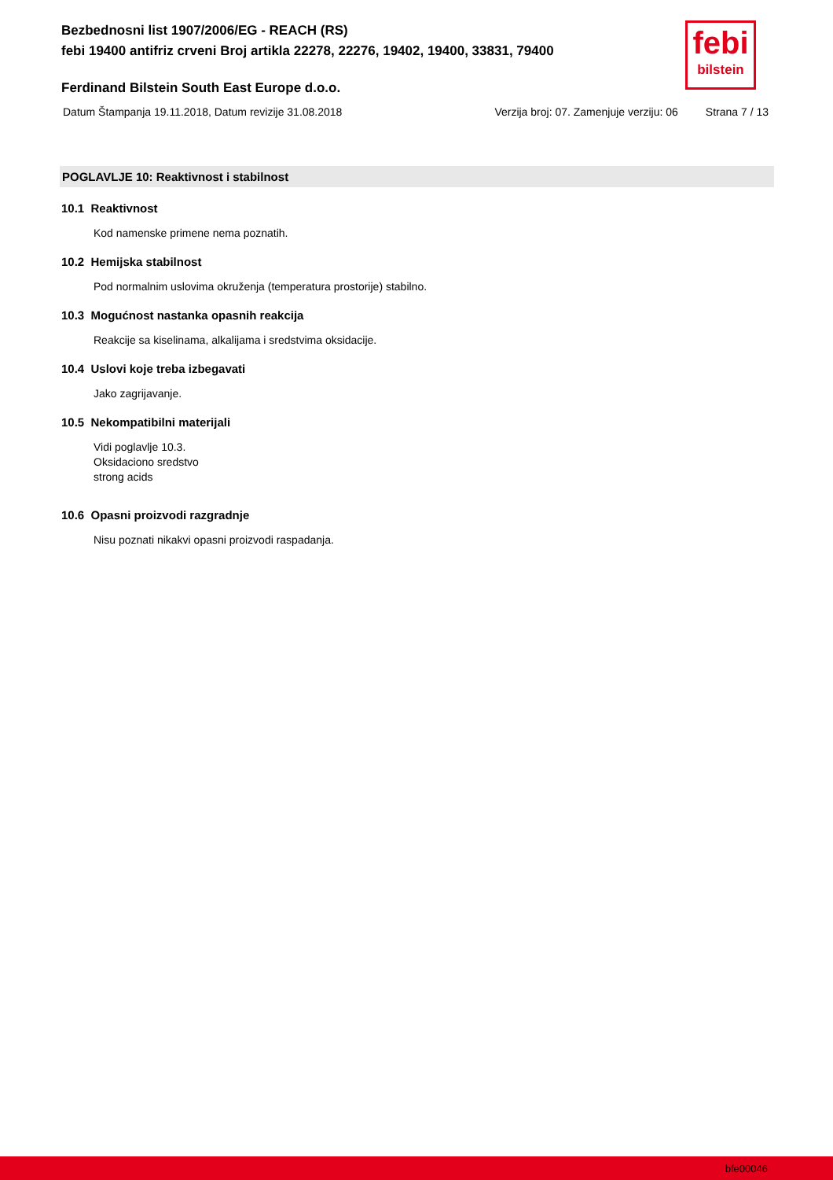Bezbednosni list 1907/2006/EG - REACH (RS)
febi 19400 antifriz crveni Broj artikla 22278, 22276, 19402, 19400, 33831, 79400
febi
bilstein
Ferdinand Bilstein South East Europe d.o.o.
Datum Štampanja 19.11.2018, Datum revizije 31.08.2018 Verzija broj: 07. Zamenjuje verziju: 06 Strana 7 / 13
POGLAVLJE 10: Reaktivnost i stabilnost
10.1 Reaktivnost
Kod namenske primene nema poznatih.
10.2 Hemijska stabilnost
Pod normalnim uslovima okruženja (temperatura prostorije) stabilno.
10.3 Mogućnost nastanka opasnih reakcija
Reakcije sa kiselinama, alkalijama i sredstvima oksidacije.
10.4 Uslovi koje treba izbegavati
Jako zagrijavanje.
10.5 Nekompatibilni materijali
Vidi poglavlje 10.3.
Oksidaciono sredstvo
strong acids
10.6 Opasni proizvodi razgradnje
Nisu poznati nikakvi opasni proizvodi raspadanja.
bfe00046